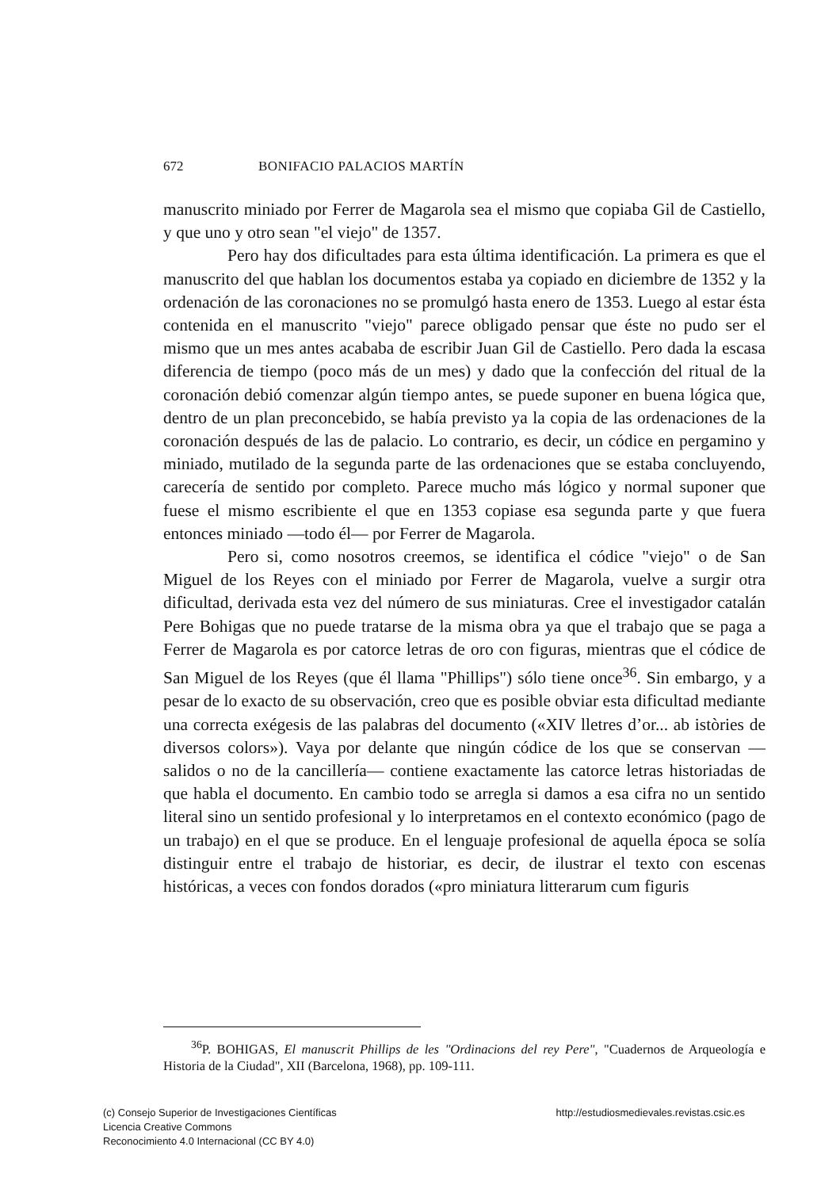672 BONIFACIO PALACIOS MARTÍN
manuscrito miniado por Ferrer de Magarola sea el mismo que copiaba Gil de Castiello, y que uno y otro sean "el viejo" de 1357.
Pero hay dos dificultades para esta última identificación. La primera es que el manuscrito del que hablan los documentos estaba ya copiado en diciembre de 1352 y la ordenación de las coronaciones no se promulgó hasta enero de 1353. Luego al estar ésta contenida en el manuscrito "viejo" parece obligado pensar que éste no pudo ser el mismo que un mes antes acababa de escribir Juan Gil de Castiello. Pero dada la escasa diferencia de tiempo (poco más de un mes) y dado que la confección del ritual de la coronación debió comenzar algún tiempo antes, se puede suponer en buena lógica que, dentro de un plan preconcebido, se había previsto ya la copia de las ordenaciones de la coronación después de las de palacio. Lo contrario, es decir, un códice en pergamino y miniado, mutilado de la segunda parte de las ordenaciones que se estaba concluyendo, carecería de sentido por completo. Parece mucho más lógico y normal suponer que fuese el mismo escribiente el que en 1353 copiase esa segunda parte y que fuera entonces miniado —todo él— por Ferrer de Magarola.
Pero si, como nosotros creemos, se identifica el códice "viejo" o de San Miguel de los Reyes con el miniado por Ferrer de Magarola, vuelve a surgir otra dificultad, derivada esta vez del número de sus miniaturas. Cree el investigador catalán Pere Bohigas que no puede tratarse de la misma obra ya que el trabajo que se paga a Ferrer de Magarola es por catorce letras de oro con figuras, mientras que el códice de San Miguel de los Reyes (que él llama "Phillips") sólo tiene once<sup>36</sup>. Sin embargo, y a pesar de lo exacto de su observación, creo que es posible obviar esta dificultad mediante una correcta exégesis de las palabras del documento («XIV lletres d’or... ab istòries de diversos colors»). Vaya por delante que ningún códice de los que se conservan —salidos o no de la cancillería— contiene exactamente las catorce letras historiadas de que habla el documento. En cambio todo se arregla si damos a esa cifra no un sentido literal sino un sentido profesional y lo interpretamos en el contexto económico (pago de un trabajo) en el que se produce. En el lenguaje profesional de aquella época se solía distinguir entre el trabajo de historiar, es decir, de ilustrar el texto con escenas históricas, a veces con fondos dorados («pro miniatura litterarum cum figuris
<sup>36</sup>P. BOHIGAS, El manuscrit Phillips de les "Ordinacions del rey Pere", "Cuadernos de Arqueología e Historia de la Ciudad", XII (Barcelona, 1968), pp. 109-111.
(c) Consejo Superior de Investigaciones Científicas
Licencia Creative Commons
Reconocimiento 4.0 Internacional (CC BY 4.0)
http://estudiosmedievales.revistas.csic.es